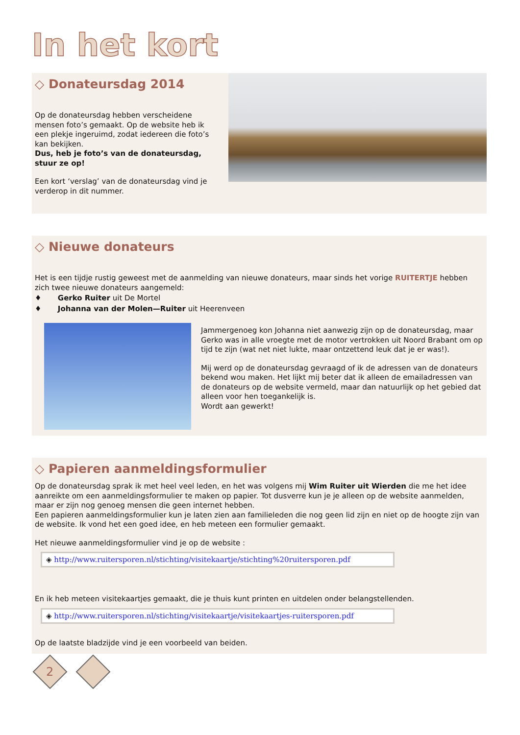In het kort
◇ Donateursdag 2014
Op de donateursdag hebben verscheidene mensen foto’s gemaakt. Op de website heb ik een plekje ingeruimd, zodat iedereen die foto’s kan bekijken.
Dus, heb je foto’s van de donateursdag, stuur ze op!
Een kort ‘verslag’ van de donateursdag vind je verderop in dit nummer.
◇ Nieuwe donateurs
Het is een tijdje rustig geweest met de aanmelding van nieuwe donateurs, maar sinds het vorige RUITERTJE hebben zich twee nieuwe donateurs aangemeld:
♦ Gerko Ruiter uit De Mortel
♦ Johanna van der Molen—Ruiter uit Heerenveen
Jammergenoeg kon Johanna niet aanwezig zijn op de donateursdag, maar Gerko was in alle vroegte met de motor vertrokken uit Noord Brabant om op tijd te zijn (wat net niet lukte, maar ontzettend leuk dat je er was!).
Mij werd op de donateursdag gevraagd of ik de adressen van de donateurs bekend wou maken. Het lijkt mij beter dat ik alleen de emailadressen van de donateurs op de website vermeld, maar dan natuurlijk op het gebied dat alleen voor hen toegankelijk is.
Wordt aan gewerkt!
◇ Papieren aanmeldingsformulier
Op de donateursdag sprak ik met heel veel leden, en het was volgens mij Wim Ruiter uit Wierden die me het idee aanreikte om een aanmeldingsformulier te maken op papier. Tot dusverre kun je je alleen op de website aanmelden, maar er zijn nog genoeg mensen die geen internet hebben.
Een papieren aanmeldingsformulier kun je laten zien aan familieleden die nog geen lid zijn en niet op de hoogte zijn van de website. Ik vond het een goed idee, en heb meteen een formulier gemaakt.
Het nieuwe aanmeldingsformulier vind je op de website :
◈ http://www.ruitersporen.nl/stichting/visitekaartje/stichting%20ruitersporen.pdf
En ik heb meteen visitekaartjes gemaakt, die je thuis kunt printen en uitdelen onder belangstellenden.
◈ http://www.ruitersporen.nl/stichting/visitekaartje/visitekaartjes-ruitersporen.pdf
Op de laatste bladzijde vind je een voorbeeld van beiden.
2